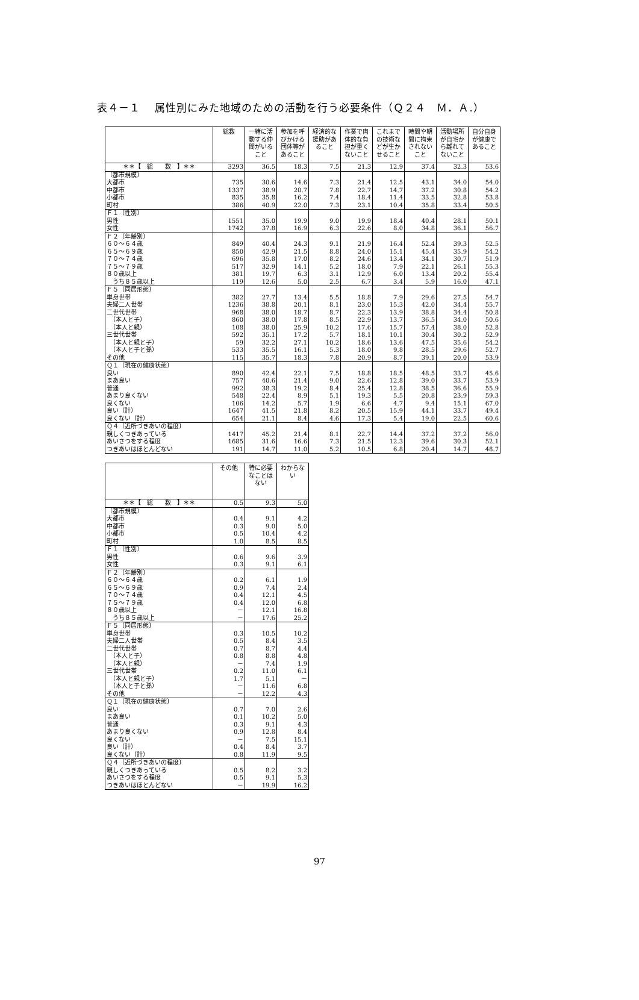表４－１　 属性別にみた地域のための活動を行う必要条件（Ｑ２４　Ｍ．Ａ.）
| | 総数 | 一緒に活動する仲間がいること | 参加を呼びかける団体等があること | 経済的な援助があること | 作業で肉体的な負担が重くないこと | これまでの技術などが生かせること | 時間や期間に拘束されないこと | 活動場所が自宅から離れてないこと | 自分自身が健康であること |
| --- | --- | --- | --- | --- | --- | --- | --- | --- | --- |
| ＊＊【 総 数 】＊＊ | 3293 | 36.5 | 18.3 | 7.5 | 21.3 | 12.9 | 37.4 | 32.3 | 53.6 |
| 〔都市規模〕 | | | | | | | | | |
| 大都市 | 735 | 30.6 | 14.6 | 7.3 | 21.4 | 12.5 | 43.1 | 34.0 | 54.0 |
| 中都市 | 1337 | 38.9 | 20.7 | 7.8 | 22.7 | 14.7 | 37.2 | 30.8 | 54.2 |
| 小都市 | 835 | 35.8 | 16.2 | 7.4 | 18.4 | 11.4 | 33.5 | 32.8 | 53.8 |
| 町村 | 386 | 40.9 | 22.0 | 7.3 | 23.1 | 10.4 | 35.8 | 33.4 | 50.5 |
| Ｆ１〔性別〕 | | | | | | | | | |
| 男性 | 1551 | 35.0 | 19.9 | 9.0 | 19.9 | 18.4 | 40.4 | 28.1 | 50.1 |
| 女性 | 1742 | 37.8 | 16.9 | 6.3 | 22.6 | 8.0 | 34.8 | 36.1 | 56.7 |
| Ｆ２〔年齢別〕 | | | | | | | | | |
| ６０～６４歳 | 849 | 40.4 | 24.3 | 9.1 | 21.9 | 16.4 | 52.4 | 39.3 | 52.5 |
| ６５～６９歳 | 850 | 42.9 | 21.5 | 8.8 | 24.0 | 15.1 | 45.4 | 35.9 | 54.2 |
| ７０～７４歳 | 696 | 35.8 | 17.0 | 8.2 | 24.6 | 13.4 | 34.1 | 30.7 | 51.9 |
| ７５～７９歳 | 517 | 32.9 | 14.1 | 5.2 | 18.0 | 7.9 | 22.1 | 26.1 | 55.3 |
| ８０歳以上 | 381 | 19.7 | 6.3 | 3.1 | 12.9 | 6.0 | 13.4 | 20.2 | 55.4 |
| うち８５歳以上 | 119 | 12.6 | 5.0 | 2.5 | 6.7 | 3.4 | 5.9 | 16.0 | 47.1 |
| Ｆ５〔同居形態〕 | | | | | | | | | |
| 単身世帯 | 382 | 27.7 | 13.4 | 5.5 | 18.8 | 7.9 | 29.6 | 27.5 | 54.7 |
| 夫婦二人世帯 | 1236 | 38.8 | 20.1 | 8.1 | 23.0 | 15.3 | 42.0 | 34.4 | 55.7 |
| 二世代世帯 | 968 | 38.0 | 18.7 | 8.7 | 22.3 | 13.9 | 38.8 | 34.4 | 50.8 |
| （本人と子） | 860 | 38.0 | 17.8 | 8.5 | 22.9 | 13.7 | 36.5 | 34.0 | 50.6 |
| （本人と親） | 108 | 38.0 | 25.9 | 10.2 | 17.6 | 15.7 | 57.4 | 38.0 | 52.8 |
| 三世代世帯 | 592 | 35.1 | 17.2 | 5.7 | 18.1 | 10.1 | 30.4 | 30.2 | 52.9 |
| （本人と親と子） | 59 | 32.2 | 27.1 | 10.2 | 18.6 | 13.6 | 47.5 | 35.6 | 54.2 |
| （本人と子と孫） | 533 | 35.5 | 16.1 | 5.3 | 18.0 | 9.8 | 28.5 | 29.6 | 52.7 |
| その他 | 115 | 35.7 | 18.3 | 7.8 | 20.9 | 8.7 | 39.1 | 20.0 | 53.9 |
| Ｑ１〔現在の健康状態〕 | | | | | | | | | |
| 良い | 890 | 42.4 | 22.1 | 7.5 | 18.8 | 18.5 | 48.5 | 33.7 | 45.6 |
| まあ良い | 757 | 40.6 | 21.4 | 9.0 | 22.6 | 12.8 | 39.0 | 33.7 | 53.9 |
| 普通 | 992 | 38.3 | 19.2 | 8.4 | 25.4 | 12.8 | 38.5 | 36.6 | 55.9 |
| あまり良くない | 548 | 22.4 | 8.9 | 5.1 | 19.3 | 5.5 | 20.8 | 23.9 | 59.3 |
| 良くない | 106 | 14.2 | 5.7 | 1.9 | 6.6 | 4.7 | 9.4 | 15.1 | 67.0 |
| 良い（計） | 1647 | 41.5 | 21.8 | 8.2 | 20.5 | 15.9 | 44.1 | 33.7 | 49.4 |
| 良くない（計） | 654 | 21.1 | 8.4 | 4.6 | 17.3 | 5.4 | 19.0 | 22.5 | 60.6 |
| Ｑ４〔近所づきあいの程度〕 | | | | | | | | | |
| 親しくつきあっている | 1417 | 45.2 | 21.4 | 8.1 | 22.7 | 14.4 | 37.2 | 37.2 | 56.0 |
| あいさつをする程度 | 1685 | 31.6 | 16.6 | 7.3 | 21.5 | 12.3 | 39.6 | 30.3 | 52.1 |
| つきあいはほとんどない | 191 | 14.7 | 11.0 | 5.2 | 10.5 | 6.8 | 20.4 | 14.7 | 48.7 |
| | その他 | 特に必要なことはない | わからない |
| --- | --- | --- | --- |
| ＊＊【 総 数 】＊＊ | 0.5 | 9.3 | 5.0 |
| 〔都市規模〕 | | | |
| 大都市 | 0.4 | 9.1 | 4.2 |
| 中都市 | 0.3 | 9.0 | 5.0 |
| 小都市 | 0.5 | 10.4 | 4.2 |
| 町村 | 1.0 | 8.5 | 8.5 |
| Ｆ１〔性別〕 | | | |
| 男性 | 0.6 | 9.6 | 3.9 |
| 女性 | 0.3 | 9.1 | 6.1 |
| Ｆ２〔年齢別〕 | | | |
| ６０～６４歳 | 0.2 | 6.1 | 1.9 |
| ６５～６９歳 | 0.9 | 7.4 | 2.4 |
| ７０～７４歳 | 0.4 | 12.1 | 4.5 |
| ７５～７９歳 | 0.4 | 12.0 | 6.8 |
| ８０歳以上 | － | 12.1 | 16.8 |
| うち８５歳以上 | － | 17.6 | 25.2 |
| Ｆ５〔同居形態〕 | | | |
| 単身世帯 | 0.3 | 10.5 | 10.2 |
| 夫婦二人世帯 | 0.5 | 8.4 | 3.5 |
| 二世代世帯 | 0.7 | 8.7 | 4.4 |
| （本人と子） | 0.8 | 8.8 | 4.8 |
| （本人と親） | － | 7.4 | 1.9 |
| 三世代世帯 | 0.2 | 11.0 | 6.1 |
| （本人と親と子） | 1.7 | 5.1 | － |
| （本人と子と孫） | － | 11.6 | 6.8 |
| その他 | － | 12.2 | 4.3 |
| Ｑ１〔現在の健康状態〕 | | | |
| 良い | 0.7 | 7.0 | 2.6 |
| まあ良い | 0.1 | 10.2 | 5.0 |
| 普通 | 0.3 | 9.1 | 4.3 |
| あまり良くない | 0.9 | 12.8 | 8.4 |
| 良くない | － | 7.5 | 15.1 |
| 良い（計） | 0.4 | 8.4 | 3.7 |
| 良くない（計） | 0.8 | 11.9 | 9.5 |
| Ｑ４〔近所づきあいの程度〕 | | | |
| 親しくつきあっている | 0.5 | 8.2 | 3.2 |
| あいさつをする程度 | 0.5 | 9.1 | 5.3 |
| つきあいはほとんどない | － | 19.9 | 16.2 |
97